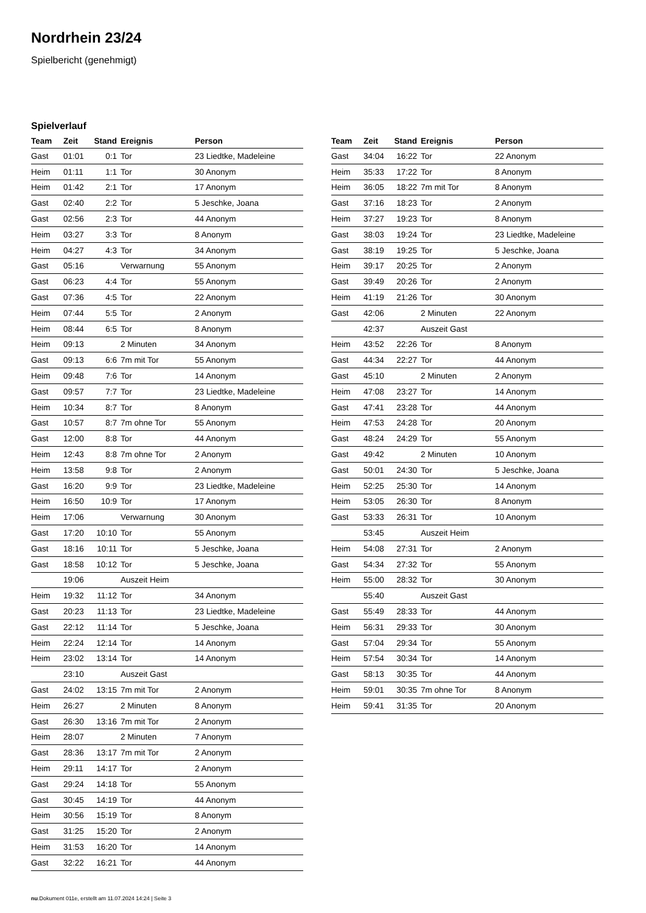Nordrhein 23/24
Spielbericht (genehmigt)
Spielverlauf
| Team | Zeit | Stand | Ereignis | Person |
| --- | --- | --- | --- | --- |
| Gast | 01:01 | 0:1 | Tor | 23 Liedtke, Madeleine |
| Heim | 01:11 | 1:1 | Tor | 30 Anonym |
| Heim | 01:42 | 2:1 | Tor | 17 Anonym |
| Gast | 02:40 | 2:2 | Tor | 5 Jeschke, Joana |
| Gast | 02:56 | 2:3 | Tor | 44 Anonym |
| Heim | 03:27 | 3:3 | Tor | 8 Anonym |
| Heim | 04:27 | 4:3 | Tor | 34 Anonym |
| Gast | 05:16 | | Verwarnung | 55 Anonym |
| Gast | 06:23 | 4:4 | Tor | 55 Anonym |
| Gast | 07:36 | 4:5 | Tor | 22 Anonym |
| Heim | 07:44 | 5:5 | Tor | 2 Anonym |
| Heim | 08:44 | 6:5 | Tor | 8 Anonym |
| Heim | 09:13 | | 2 Minuten | 34 Anonym |
| Gast | 09:13 | 6:6 | 7m mit Tor | 55 Anonym |
| Heim | 09:48 | 7:6 | Tor | 14 Anonym |
| Gast | 09:57 | 7:7 | Tor | 23 Liedtke, Madeleine |
| Heim | 10:34 | 8:7 | Tor | 8 Anonym |
| Gast | 10:57 | 8:7 | 7m ohne Tor | 55 Anonym |
| Gast | 12:00 | 8:8 | Tor | 44 Anonym |
| Heim | 12:43 | 8:8 | 7m ohne Tor | 2 Anonym |
| Heim | 13:58 | 9:8 | Tor | 2 Anonym |
| Gast | 16:20 | 9:9 | Tor | 23 Liedtke, Madeleine |
| Heim | 16:50 | 10:9 | Tor | 17 Anonym |
| Heim | 17:06 | | Verwarnung | 30 Anonym |
| Gast | 17:20 | 10:10 | Tor | 55 Anonym |
| Gast | 18:16 | 10:11 | Tor | 5 Jeschke, Joana |
| Gast | 18:58 | 10:12 | Tor | 5 Jeschke, Joana |
| | 19:06 | | Auszeit Heim | |
| Heim | 19:32 | 11:12 | Tor | 34 Anonym |
| Gast | 20:23 | 11:13 | Tor | 23 Liedtke, Madeleine |
| Gast | 22:12 | 11:14 | Tor | 5 Jeschke, Joana |
| Heim | 22:24 | 12:14 | Tor | 14 Anonym |
| Heim | 23:02 | 13:14 | Tor | 14 Anonym |
| | 23:10 | | Auszeit Gast | |
| Gast | 24:02 | 13:15 | 7m mit Tor | 2 Anonym |
| Heim | 26:27 | | 2 Minuten | 8 Anonym |
| Gast | 26:30 | 13:16 | 7m mit Tor | 2 Anonym |
| Heim | 28:07 | | 2 Minuten | 7 Anonym |
| Gast | 28:36 | 13:17 | 7m mit Tor | 2 Anonym |
| Heim | 29:11 | 14:17 | Tor | 2 Anonym |
| Gast | 29:24 | 14:18 | Tor | 55 Anonym |
| Gast | 30:45 | 14:19 | Tor | 44 Anonym |
| Heim | 30:56 | 15:19 | Tor | 8 Anonym |
| Gast | 31:25 | 15:20 | Tor | 2 Anonym |
| Heim | 31:53 | 16:20 | Tor | 14 Anonym |
| Gast | 32:22 | 16:21 | Tor | 44 Anonym |
| Team | Zeit | Stand | Ereignis | Person |
| --- | --- | --- | --- | --- |
| Gast | 34:04 | 16:22 | Tor | 22 Anonym |
| Heim | 35:33 | 17:22 | Tor | 8 Anonym |
| Heim | 36:05 | 18:22 | 7m mit Tor | 8 Anonym |
| Gast | 37:16 | 18:23 | Tor | 2 Anonym |
| Heim | 37:27 | 19:23 | Tor | 8 Anonym |
| Gast | 38:03 | 19:24 | Tor | 23 Liedtke, Madeleine |
| Gast | 38:19 | 19:25 | Tor | 5 Jeschke, Joana |
| Heim | 39:17 | 20:25 | Tor | 2 Anonym |
| Gast | 39:49 | 20:26 | Tor | 2 Anonym |
| Heim | 41:19 | 21:26 | Tor | 30 Anonym |
| Gast | 42:06 | | 2 Minuten | 22 Anonym |
| | 42:37 | | Auszeit Gast | |
| Heim | 43:52 | 22:26 | Tor | 8 Anonym |
| Gast | 44:34 | 22:27 | Tor | 44 Anonym |
| Gast | 45:10 | | 2 Minuten | 2 Anonym |
| Heim | 47:08 | 23:27 | Tor | 14 Anonym |
| Gast | 47:41 | 23:28 | Tor | 44 Anonym |
| Heim | 47:53 | 24:28 | Tor | 20 Anonym |
| Gast | 48:24 | 24:29 | Tor | 55 Anonym |
| Gast | 49:42 | | 2 Minuten | 10 Anonym |
| Gast | 50:01 | 24:30 | Tor | 5 Jeschke, Joana |
| Heim | 52:25 | 25:30 | Tor | 14 Anonym |
| Heim | 53:05 | 26:30 | Tor | 8 Anonym |
| Gast | 53:33 | 26:31 | Tor | 10 Anonym |
| | 53:45 | | Auszeit Heim | |
| Heim | 54:08 | 27:31 | Tor | 2 Anonym |
| Gast | 54:34 | 27:32 | Tor | 55 Anonym |
| Heim | 55:00 | 28:32 | Tor | 30 Anonym |
| | 55:40 | | Auszeit Gast | |
| Gast | 55:49 | 28:33 | Tor | 44 Anonym |
| Heim | 56:31 | 29:33 | Tor | 30 Anonym |
| Gast | 57:04 | 29:34 | Tor | 55 Anonym |
| Heim | 57:54 | 30:34 | Tor | 14 Anonym |
| Gast | 58:13 | 30:35 | Tor | 44 Anonym |
| Heim | 59:01 | 30:35 | 7m ohne Tor | 8 Anonym |
| Heim | 59:41 | 31:35 | Tor | 20 Anonym |
nu.Dokument 011e, erstellt am 11.07.2024 14:24 | Seite 3